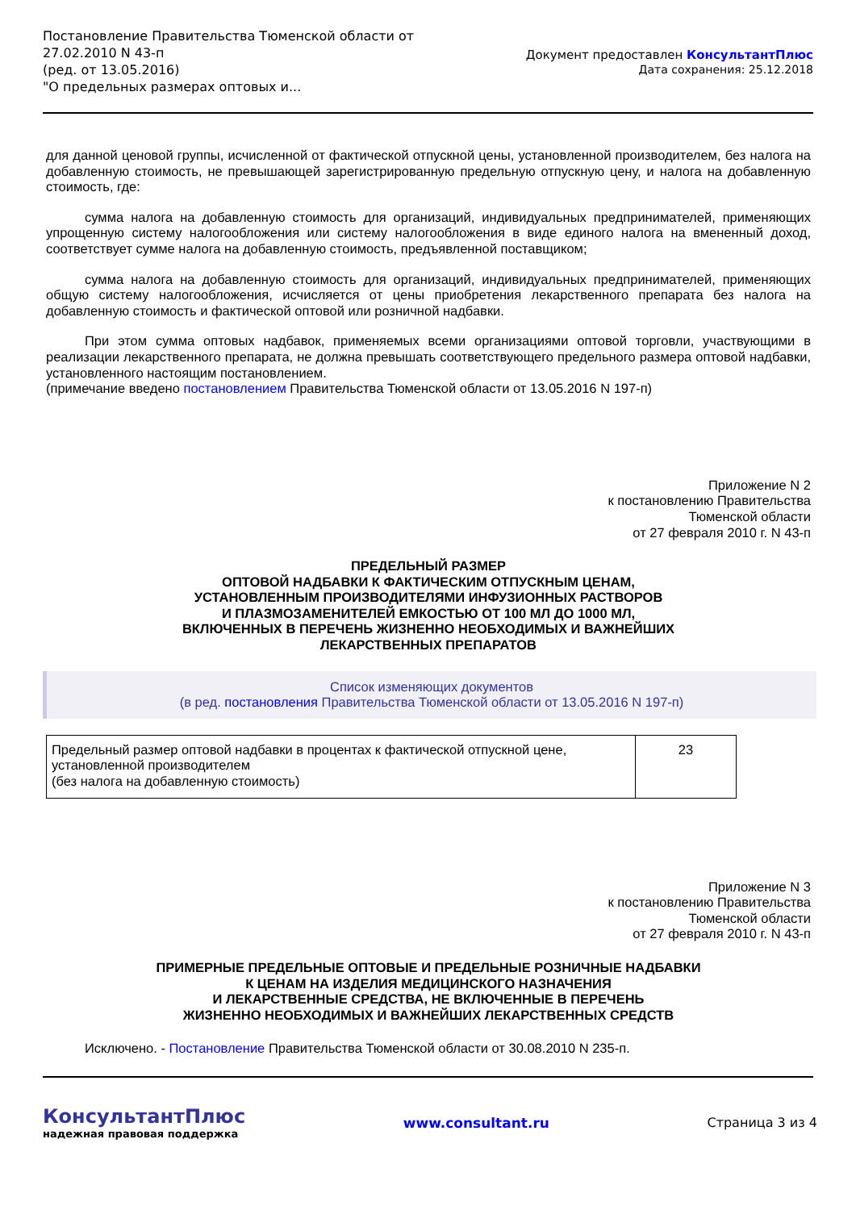Постановление Правительства Тюменской области от
27.02.2010 N 43-п
(ред. от 13.05.2016)
"О предельных размерах оптовых и...
Документ предоставлен КонсультантПлюс
Дата сохранения: 25.12.2018
для данной ценовой группы, исчисленной от фактической отпускной цены, установленной производителем, без налога на добавленную стоимость, не превышающей зарегистрированную предельную отпускную цену, и налога на добавленную стоимость, где:
сумма налога на добавленную стоимость для организаций, индивидуальных предпринимателей, применяющих упрощенную систему налогообложения или систему налогообложения в виде единого налога на вмененный доход, соответствует сумме налога на добавленную стоимость, предъявленной поставщиком;
сумма налога на добавленную стоимость для организаций, индивидуальных предпринимателей, применяющих общую систему налогообложения, исчисляется от цены приобретения лекарственного препарата без налога на добавленную стоимость и фактической оптовой или розничной надбавки.
При этом сумма оптовых надбавок, применяемых всеми организациями оптовой торговли, участвующими в реализации лекарственного препарата, не должна превышать соответствующего предельного размера оптовой надбавки, установленного настоящим постановлением.
(примечание введено постановлением Правительства Тюменской области от 13.05.2016 N 197-п)
Приложение N 2
к постановлению Правительства
Тюменской области
от 27 февраля 2010 г. N 43-п
ПРЕДЕЛЬНЫЙ РАЗМЕР
ОПТОВОЙ НАДБАВКИ К ФАКТИЧЕСКИМ ОТПУСКНЫМ ЦЕНАМ,
УСТАНОВЛЕННЫМ ПРОИЗВОДИТЕЛЯМИ ИНФУЗИОННЫХ РАСТВОРОВ
И ПЛАЗМОЗАМЕНИТЕЛЕЙ ЕМКОСТЬЮ ОТ 100 МЛ ДО 1000 МЛ,
ВКЛЮЧЕННЫХ В ПЕРЕЧЕНЬ ЖИЗНЕННО НЕОБХОДИМЫХ И ВАЖНЕЙШИХ
ЛЕКАРСТВЕННЫХ ПРЕПАРАТОВ
Список изменяющих документов
(в ред. постановления Правительства Тюменской области от 13.05.2016 N 197-п)
| Предельный размер оптовой надбавки в процентах к фактической отпускной цене, установленной производителем (без налога на добавленную стоимость) | 23 |
Приложение N 3
к постановлению Правительства
Тюменской области
от 27 февраля 2010 г. N 43-п
ПРИМЕРНЫЕ ПРЕДЕЛЬНЫЕ ОПТОВЫЕ И ПРЕДЕЛЬНЫЕ РОЗНИЧНЫЕ НАДБАВКИ
К ЦЕНАМ НА ИЗДЕЛИЯ МЕДИЦИНСКОГО НАЗНАЧЕНИЯ
И ЛЕКАРСТВЕННЫЕ СРЕДСТВА, НЕ ВКЛЮЧЕННЫЕ В ПЕРЕЧЕНЬ
ЖИЗНЕННО НЕОБХОДИМЫХ И ВАЖНЕЙШИХ ЛЕКАРСТВЕННЫХ СРЕДСТВ
Исключено. - Постановление Правительства Тюменской области от 30.08.2010 N 235-п.
КонсультантПлюс
надежная правовая поддержка
www.consultant.ru Страница 3 из 4